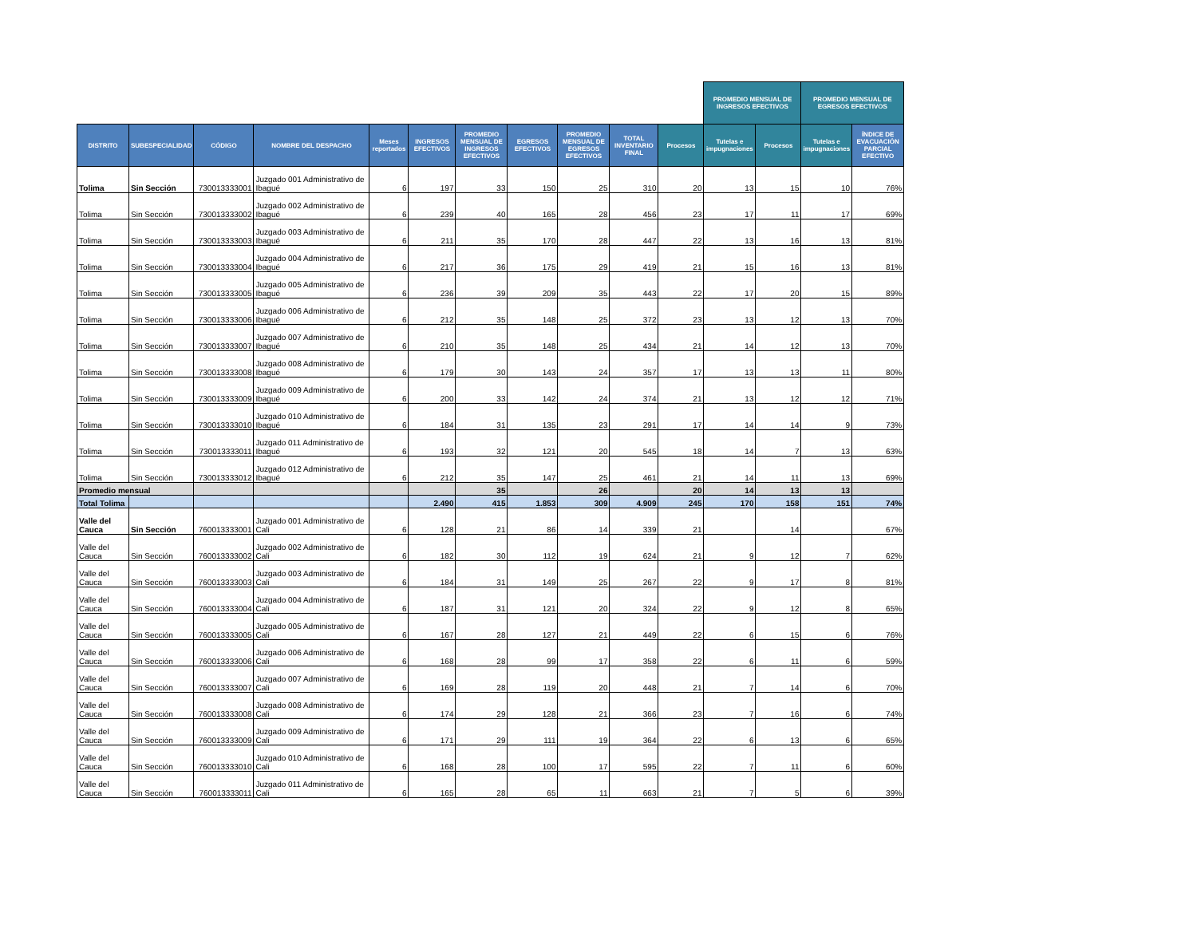| | | | | | | | | | | | PROMEDIO MENSUAL DE INGRESOS EFECTIVOS | | PROMEDIO MENSUAL DE EGRESOS EFECTIVOS | | |
| --- | --- | --- | --- | --- | --- | --- | --- | --- | --- | --- | --- | --- | --- | --- | --- |
| DISTRITO | SUBESPECIALIDAD | CÓDIGO | NOMBRE DEL DESPACHO | Meses reportados | INGRESOS EFECTIVOS | PROMEDIO MENSUAL DE INGRESOS EFECTIVOS | EGRESOS EFECTIVOS | PROMEDIO MENSUAL DE EGRESOS EFECTIVOS | TOTAL INVENTARIO FINAL | Procesos | Tutelas e impugnaciones | Procesos | Tutelas e impugnaciones | ÍNDICE DE EVACUACIÓN PARCIAL EFECTIVO | |
| Tolima | Sin Sección | 730013333001 | Juzgado 001 Administrativo de Ibagué | 6 | 197 | 33 | 150 | 25 | 310 | 20 | 13 | 15 | 10 | 76% | |
| Tolima | Sin Sección | 730013333002 | Juzgado 002 Administrativo de Ibagué | 6 | 239 | 40 | 165 | 28 | 456 | 23 | 17 | 11 | 17 | 69% | |
| Tolima | Sin Sección | 730013333003 | Juzgado 003 Administrativo de Ibagué | 6 | 211 | 35 | 170 | 28 | 447 | 22 | 13 | 16 | 13 | 81% | |
| Tolima | Sin Sección | 730013333004 | Juzgado 004 Administrativo de Ibagué | 6 | 217 | 36 | 175 | 29 | 419 | 21 | 15 | 16 | 13 | 81% | |
| Tolima | Sin Sección | 730013333005 | Juzgado 005 Administrativo de Ibagué | 6 | 236 | 39 | 209 | 35 | 443 | 22 | 17 | 20 | 15 | 89% | |
| Tolima | Sin Sección | 730013333006 | Juzgado 006 Administrativo de Ibagué | 6 | 212 | 35 | 148 | 25 | 372 | 23 | 13 | 12 | 13 | 70% | |
| Tolima | Sin Sección | 730013333007 | Juzgado 007 Administrativo de Ibagué | 6 | 210 | 35 | 148 | 25 | 434 | 21 | 14 | 12 | 13 | 70% | |
| Tolima | Sin Sección | 730013333008 | Juzgado 008 Administrativo de Ibagué | 6 | 179 | 30 | 143 | 24 | 357 | 17 | 13 | 13 | 11 | 80% | |
| Tolima | Sin Sección | 730013333009 | Juzgado 009 Administrativo de Ibagué | 6 | 200 | 33 | 142 | 24 | 374 | 21 | 13 | 12 | 12 | 71% | |
| Tolima | Sin Sección | 730013333010 | Juzgado 010 Administrativo de Ibagué | 6 | 184 | 31 | 135 | 23 | 291 | 17 | 14 | 14 | 9 | 73% | |
| Tolima | Sin Sección | 730013333011 | Juzgado 011 Administrativo de Ibagué | 6 | 193 | 32 | 121 | 20 | 545 | 18 | 14 | 7 | 13 | 63% | |
| Tolima | Sin Sección | 730013333012 | Juzgado 012 Administrativo de Ibagué | 6 | 212 | 35 | 147 | 25 | 461 | 21 | 14 | 11 | 13 | 69% | |
| Promedio mensual | | | | | | 35 | | 26 | | 20 | 14 | 13 | 13 | | |
| Total Tolima | | | | | 2.490 | 415 | 1.853 | 309 | 4.909 | 245 | 170 | 158 | 151 | 74% | |
| Valle del Cauca | Sin Sección | 760013333001 | Juzgado 001 Administrativo de Cali | 6 | 128 | 21 | 86 | 14 | 339 | 21 | | 14 | | 67% | |
| Valle del Cauca | Sin Sección | 760013333002 | Juzgado 002 Administrativo de Cali | 6 | 182 | 30 | 112 | 19 | 624 | 21 | 9 | 12 | 7 | 62% | |
| Valle del Cauca | Sin Sección | 760013333003 | Juzgado 003 Administrativo de Cali | 6 | 184 | 31 | 149 | 25 | 267 | 22 | 9 | 17 | 8 | 81% | |
| Valle del Cauca | Sin Sección | 760013333004 | Juzgado 004 Administrativo de Cali | 6 | 187 | 31 | 121 | 20 | 324 | 22 | 9 | 12 | 8 | 65% | |
| Valle del Cauca | Sin Sección | 760013333005 | Juzgado 005 Administrativo de Cali | 6 | 167 | 28 | 127 | 21 | 449 | 22 | 6 | 15 | 6 | 76% | |
| Valle del Cauca | Sin Sección | 760013333006 | Juzgado 006 Administrativo de Cali | 6 | 168 | 28 | 99 | 17 | 358 | 22 | 6 | 11 | 6 | 59% | |
| Valle del Cauca | Sin Sección | 760013333007 | Juzgado 007 Administrativo de Cali | 6 | 169 | 28 | 119 | 20 | 448 | 21 | 7 | 14 | 6 | 70% | |
| Valle del Cauca | Sin Sección | 760013333008 | Juzgado 008 Administrativo de Cali | 6 | 174 | 29 | 128 | 21 | 366 | 23 | 7 | 16 | 6 | 74% | |
| Valle del Cauca | Sin Sección | 760013333009 | Juzgado 009 Administrativo de Cali | 6 | 171 | 29 | 111 | 19 | 364 | 22 | 6 | 13 | 6 | 65% | |
| Valle del Cauca | Sin Sección | 760013333010 | Juzgado 010 Administrativo de Cali | 6 | 168 | 28 | 100 | 17 | 595 | 22 | 7 | 11 | 6 | 60% | |
| Valle del Cauca | Sin Sección | 760013333011 | Juzgado 011 Administrativo de Cali | 6 | 165 | 28 | 65 | 11 | 663 | 21 | 7 | 5 | 6 | 39% | |